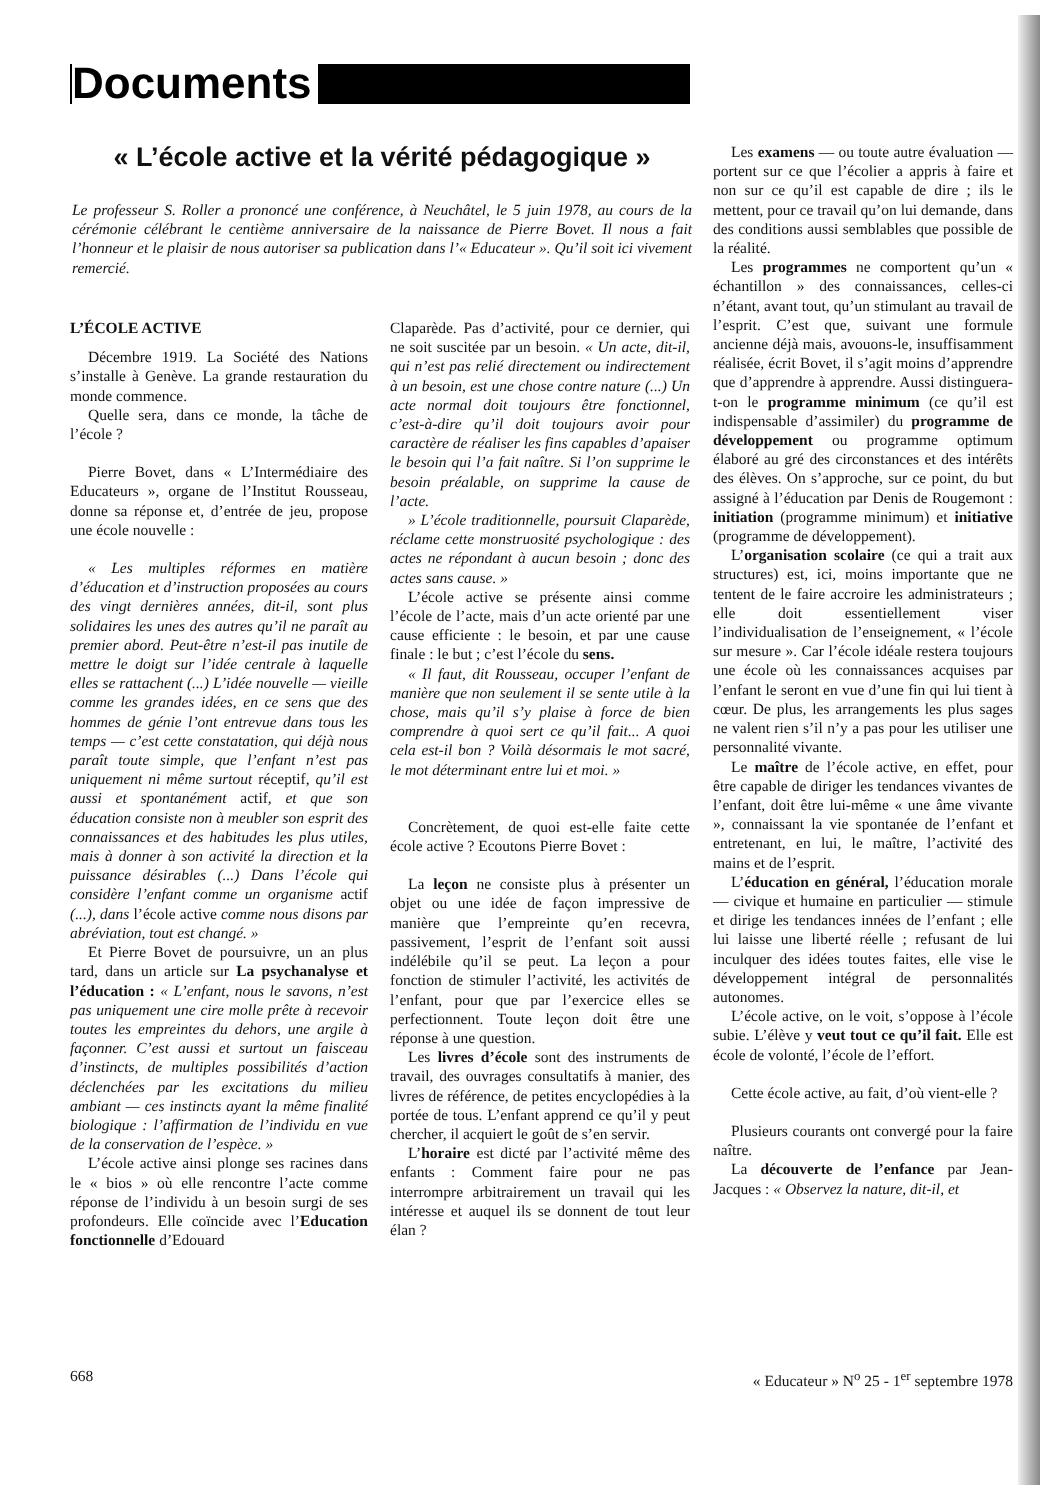Documents
« L’école active et la vérité pédagogique »
Le professeur S. Roller a prononcé une conférence, à Neuchâtel, le 5 juin 1978, au cours de la cérémonie célébrant le centième anniversaire de la naissance de Pierre Bovet. Il nous a fait l’honneur et le plaisir de nous autoriser sa publication dans l’« Educateur ». Qu’il soit ici vivement remercié.
L’ÉCOLE ACTIVE
Décembre 1919. La Société des Nations s’installe à Genève. La grande restauration du monde commence.
Quelle sera, dans ce monde, la tâche de l’école ?
Pierre Bovet, dans « L’Intermédiaire des Educateurs », organe de l’Institut Rousseau, donne sa réponse et, d’entrée de jeu, propose une école nouvelle :
« Les multiples réformes en matière d’éducation et d’instruction proposées au cours des vingt dernières années, dit-il, sont plus solidaires les unes des autres qu’il ne paraît au premier abord. Peut-être n’est-il pas inutile de mettre le doigt sur l’idée centrale à laquelle elles se rattachent (...) L’idée nouvelle — vieille comme les grandes idées, en ce sens que des hommes de génie l’ont entrevue dans tous les temps — c’est cette constatation, qui déjà nous paraît toute simple, que l’enfant n’est pas uniquement ni même surtout réceptif, qu’il est aussi et spontanément actif, et que son éducation consiste non à meubler son esprit des connaissances et des habitudes les plus utiles, mais à donner à son activité la direction et la puissance désirables (...) Dans l’école qui considère l’enfant comme un organisme actif (...), dans l’école active comme nous disons par abréviation, tout est changé. »
Et Pierre Bovet de poursuivre, un an plus tard, dans un article sur La psychanalyse et l’éducation : « L’enfant, nous le savons, n’est pas uniquement une cire molle prête à recevoir toutes les empreintes du dehors, une argile à façonner. C’est aussi et surtout un faisceau d’instincts, de multiples possibilités d’action déclenchées par les excitations du milieu ambiant — ces instincts ayant la même finalité biologique : l’affirmation de l’individu en vue de la conservation de l’espèce. »
L’école active ainsi plonge ses racines dans le « bios » où elle rencontre l’acte comme réponse de l’individu à un besoin surgi de ses profondeurs. Elle coïncide avec l’Education fonctionnelle d’Edouard
Claparède. Pas d’activité, pour ce dernier, qui ne soit suscitée par un besoin. « Un acte, dit-il, qui n’est pas relié directement ou indirectement à un besoin, est une chose contre nature (...) Un acte normal doit toujours être fonctionnel, c’est-à-dire qu’il doit toujours avoir pour caractère de réaliser les fins capables d’apaiser le besoin qui l’a fait naître. Si l’on supprime le besoin préalable, on supprime la cause de l’acte.
» L’école traditionnelle, poursuit Claparède, réclame cette monstruosité psychologique : des actes ne répondant à aucun besoin ; donc des actes sans cause. »
L’école active se présente ainsi comme l’école de l’acte, mais d’un acte orienté par une cause efficiente : le besoin, et par une cause finale : le but ; c’est l’école du sens.
« Il faut, dit Rousseau, occuper l’enfant de manière que non seulement il se sente utile à la chose, mais qu’il s’y plaise à force de bien comprendre à quoi sert ce qu’il fait... A quoi cela est-il bon ? Voilà désormais le mot sacré, le mot déterminant entre lui et moi. »
Concrètement, de quoi est-elle faite cette école active ? Ecoutons Pierre Bovet :
La leçon ne consiste plus à présenter un objet ou une idée de façon impressive de manière que l’empreinte qu’en recevra, passivement, l’esprit de l’enfant soit aussi indélébile qu’il se peut. La leçon a pour fonction de stimuler l’activité, les activités de l’enfant, pour que par l’exercice elles se perfectionnent. Toute leçon doit être une réponse à une question.
Les livres d’école sont des instruments de travail, des ouvrages consultatifs à manier, des livres de référence, de petites encyclopédies à la portée de tous. L’enfant apprend ce qu’il y peut chercher, il acquiert le goût de s’en servir.
L’horaire est dicté par l’activité même des enfants : Comment faire pour ne pas interrompre arbitrairement un travail qui les intéresse et auquel ils se donnent de tout leur élan ?
Les examens — ou toute autre évaluation — portent sur ce que l’écolier a appris à faire et non sur ce qu’il est capable de dire ; ils le mettent, pour ce travail qu’on lui demande, dans des conditions aussi semblables que possible de la réalité.
Les programmes ne comportent qu’un « échantillon » des connaissances, celles-ci n’étant, avant tout, qu’un stimulant au travail de l’esprit. C’est que, suivant une formule ancienne déjà mais, avouons-le, insuffisamment réalisée, écrit Bovet, il s’agit moins d’apprendre que d’apprendre à apprendre. Aussi distinguera-t-on le programme minimum (ce qu’il est indispensable d’assimiler) du programme de développement ou programme optimum élaboré au gré des circonstances et des intérêts des élèves. On s’approche, sur ce point, du but assigné à l’éducation par Denis de Rougemont : initiation (programme minimum) et initiative (programme de développement).
L’organisation scolaire (ce qui a trait aux structures) est, ici, moins importante que ne tentent de le faire accroire les administrateurs ; elle doit essentiellement viser l’individualisation de l’enseignement, « l’école sur mesure ». Car l’école idéale restera toujours une école où les connaissances acquises par l’enfant le seront en vue d’une fin qui lui tient à cœur. De plus, les arrangements les plus sages ne valent rien s’il n’y a pas pour les utiliser une personnalité vivante.
Le maître de l’école active, en effet, pour être capable de diriger les tendances vivantes de l’enfant, doit être lui-même « une âme vivante », connaissant la vie spontanée de l’enfant et entretenant, en lui, le maître, l’activité des mains et de l’esprit.
L’éducation en général, l’éducation morale — civique et humaine en particulier — stimule et dirige les tendances innées de l’enfant ; elle lui laisse une liberté réelle ; refusant de lui inculquer des idées toutes faites, elle vise le développement intégral de personnalités autonomes.
L’école active, on le voit, s’oppose à l’école subie. L’élève y veut tout ce qu’il fait. Elle est école de volonté, l’école de l’effort.
Cette école active, au fait, d’où vient-elle ?
Plusieurs courants ont convergé pour la faire naître.
La découverte de l’enfance par Jean-Jacques : « Observez la nature, dit-il, et
668 « Educateur » N<sup>o</sup> 25 - 1<sup>er</sup> septembre 1978